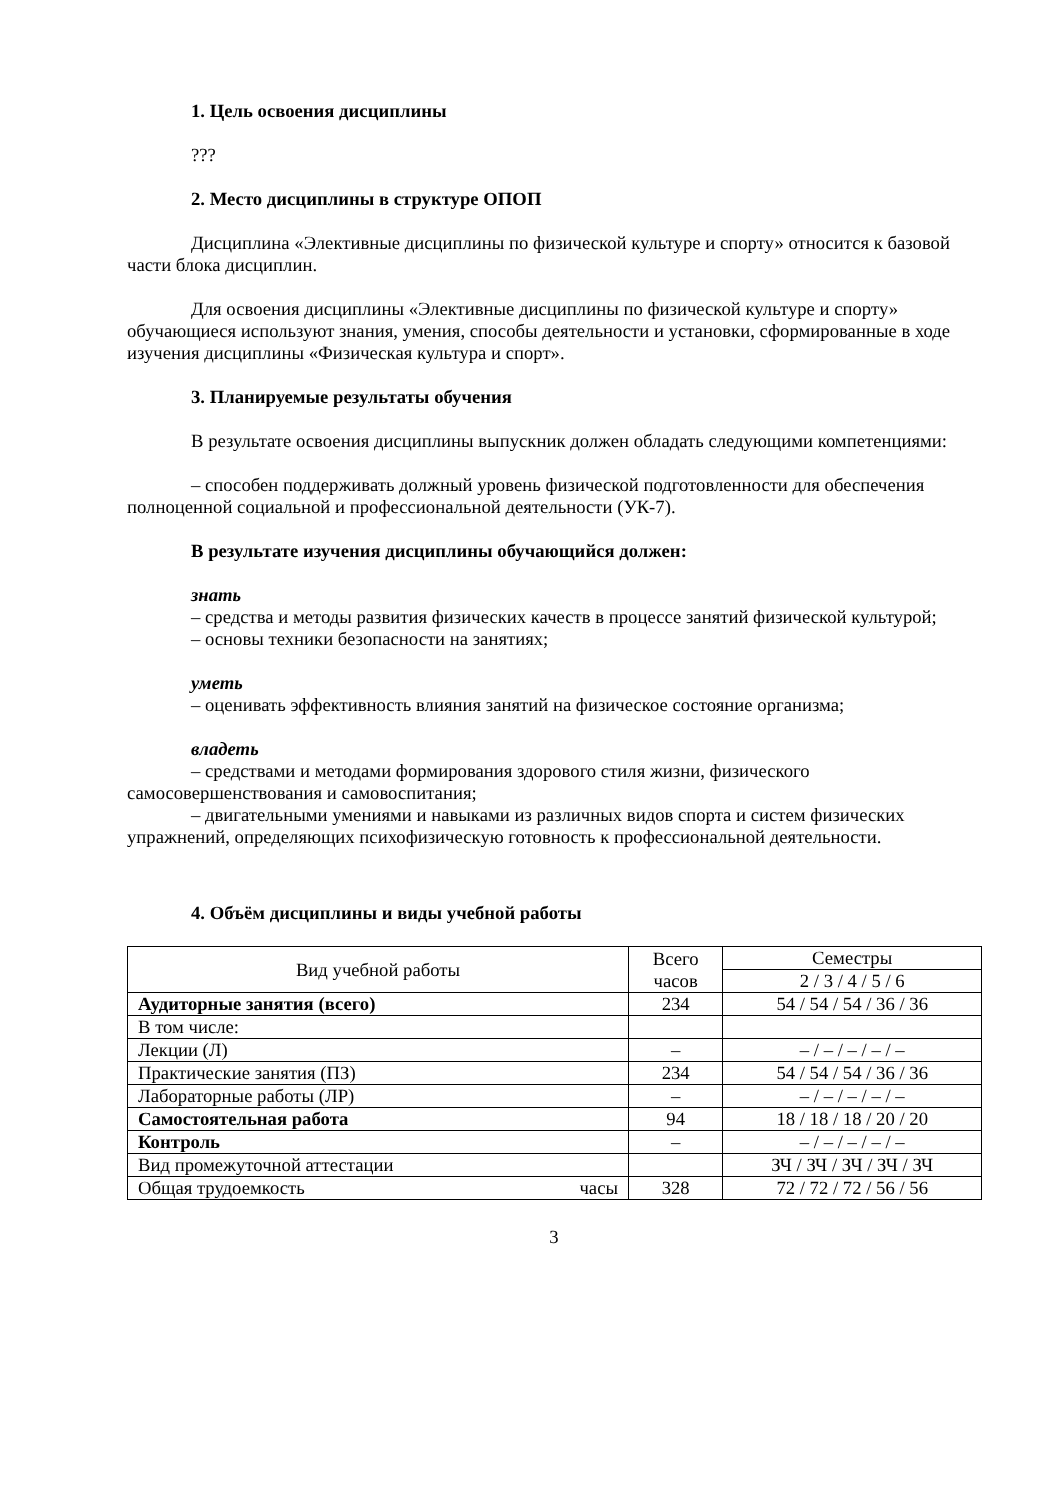1. Цель освоения дисциплины
???
2. Место дисциплины в структуре ОПОП
Дисциплина «Элективные дисциплины по физической культуре и спорту» относится к базовой части блока дисциплин.
Для освоения дисциплины «Элективные дисциплины по физической культуре и спорту» обучающиеся используют знания, умения, способы деятельности и установки, сформированные в ходе изучения дисциплины «Физическая культура и спорт».
3. Планируемые результаты обучения
В результате освоения дисциплины выпускник должен обладать следующими компетенциями:
– способен поддерживать должный уровень физической подготовленности для обеспечения полноценной социальной и профессиональной деятельности (УК-7).
В результате изучения дисциплины обучающийся должен:
знать
– средства и методы развития физических качеств в процессе занятий физической культурой;
– основы техники безопасности на занятиях;
уметь
– оценивать эффективность влияния занятий на физическое состояние организма;
владеть
– средствами и методами формирования здорового стиля жизни, физического самосовершенствования и самовоспитания;
– двигательными умениями и навыками из различных видов спорта и систем физических упражнений, определяющих психофизическую готовность к профессиональной деятельности.
4. Объём дисциплины и виды учебной работы
| Вид учебной работы | Всего часов | Семестры |
| | | 2 / 3 / 4 / 5 / 6 |
| Аудиторные занятия (всего) | 234 | 54 / 54 / 54 / 36 / 36 |
| В том числе: | | |
| Лекции (Л) | – | – / – / – / – / – |
| Практические занятия (ПЗ) | 234 | 54 / 54 / 54 / 36 / 36 |
| Лабораторные работы (ЛР) | – | – / – / – / – / – |
| Самостоятельная работа | 94 | 18 / 18 / 18 / 20 / 20 |
| Контроль | – | – / – / – / – / – |
| Вид промежуточной аттестации | | ЗЧ / ЗЧ / ЗЧ / ЗЧ / ЗЧ |
| Общая трудоемкость часы | 328 | 72 / 72 / 72 / 56 / 56 |
3